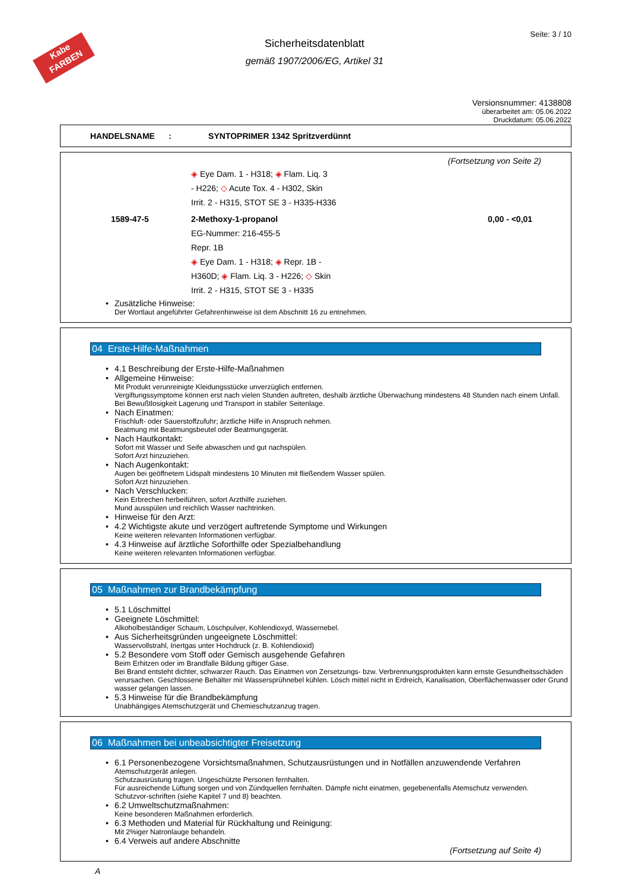Kabe
FARBEN
Seite: 3 / 10
Sicherheitsdatenblatt
gemäß 1907/2006/EG, Artikel 31
Versionsnummer: 4138808
überarbeitet am: 05.06.2022
Druckdatum: 05.06.2022
HANDELSNAME : SYNTOPRIMER 1342 Spritzverdünnt
(Fortsetzung von Seite 2)
| | ◈ Eye Dam. 1 - H318; ◈ Flam. Liq. 3 - H226; ◇ Acute Tox. 4 - H302, Skin Irrit. 2 - H315, STOT SE 3 - H335-H336 | |
| 1589-47-5 | 2-Methoxy-1-propanol EG-Nummer: 216-455-5 Repr. 1B ◈ Eye Dam. 1 - H318; ◈ Repr. 1B - H360D; ◈ Flam. Liq. 3 - H226; ◇ Skin Irrit. 2 - H315, STOT SE 3 - H335 | 0,00 - <0,01 |
• Zusätzliche Hinweise:
Der Wortlaut angeführter Gefahrenhinweise ist dem Abschnitt 16 zu entnehmen.
04 Erste-Hilfe-Maßnahmen
• 4.1 Beschreibung der Erste-Hilfe-Maßnahmen
• Allgemeine Hinweise:
Mit Produkt verunreinigte Kleidungsstücke unverzüglich entfernen.
Vergiftungssymptome können erst nach vielen Stunden auftreten, deshalb ärztliche Überwachung mindestens 48 Stunden nach einem Unfall.
Bei Bewußtlosigkeit Lagerung und Transport in stabiler Seitenlage.
• Nach Einatmen:
Frischluft- oder Sauerstoffzufuhr; ärztliche Hilfe in Anspruch nehmen.
Beatmung mit Beatmungsbeutel oder Beatmungsgerät.
• Nach Hautkontakt:
Sofort mit Wasser und Seife abwaschen und gut nachspülen.
Sofort Arzt hinzuziehen.
• Nach Augenkontakt:
Augen bei geöffnetem Lidspalt mindestens 10 Minuten mit fließendem Wasser spülen.
Sofort Arzt hinzuziehen.
• Nach Verschlucken:
Kein Erbrechen herbeiführen, sofort Arzthilfe zuziehen.
Mund ausspülen und reichlich Wasser nachtrinken.
• Hinweise für den Arzt:
• 4.2 Wichtigste akute und verzögert auftretende Symptome und Wirkungen
Keine weiteren relevanten Informationen verfügbar.
• 4.3 Hinweise auf ärztliche Soforthilfe oder Spezialbehandlung
Keine weiteren relevanten Informationen verfügbar.
05 Maßnahmen zur Brandbekämpfung
• 5.1 Löschmittel
• Geeignete Löschmittel:
Alkoholbeständiger Schaum, Löschpulver, Kohlendioxyd, Wassernebel.
• Aus Sicherheitsgründen ungeeignete Löschmittel:
Wasservollstrahl, Inertgas unter Hochdruck (z. B. Kohlendioxid)
• 5.2 Besondere vom Stoff oder Gemisch ausgehende Gefahren
Beim Erhitzen oder im Brandfalle Bildung giftiger Gase.
Bei Brand entsteht dichter, schwarzer Rauch. Das Einatmen von Zersetzungs- bzw. Verbrennungsprodukten kann ernste Gesundheitsschäden verursachen. Geschlossene Behälter mit Wassersprühnebel kühlen. Lösch mittel nicht in Erdreich, Kanalisation, Oberflächenwasser oder Grund wasser gelangen lassen.
• 5.3 Hinweise für die Brandbekämpfung
Unabhängiges Atemschutzgerät und Chemieschutzanzug tragen.
06 Maßnahmen bei unbeabsichtigter Freisetzung
• 6.1 Personenbezogene Vorsichtsmaßnahmen, Schutzausrüstungen und in Notfällen anzuwendende Verfahren
Atemschutzgerät anlegen.
Schutzausrüstung tragen. Ungeschützte Personen fernhalten.
Für ausreichende Lüftung sorgen und von Zündquellen fernhalten. Dämpfe nicht einatmen, gegebenenfalls Atemschutz verwenden.
Schutzvor-schriften (siehe Kapitel 7 und 8) beachten.
• 6.2 Umweltschutzmaßnahmen:
Keine besonderen Maßnahmen erforderlich.
• 6.3 Methoden und Material für Rückhaltung und Reinigung:
Mit 2%iger Natronlauge behandeln.
• 6.4 Verweis auf andere Abschnitte
(Fortsetzung auf Seite 4)
A